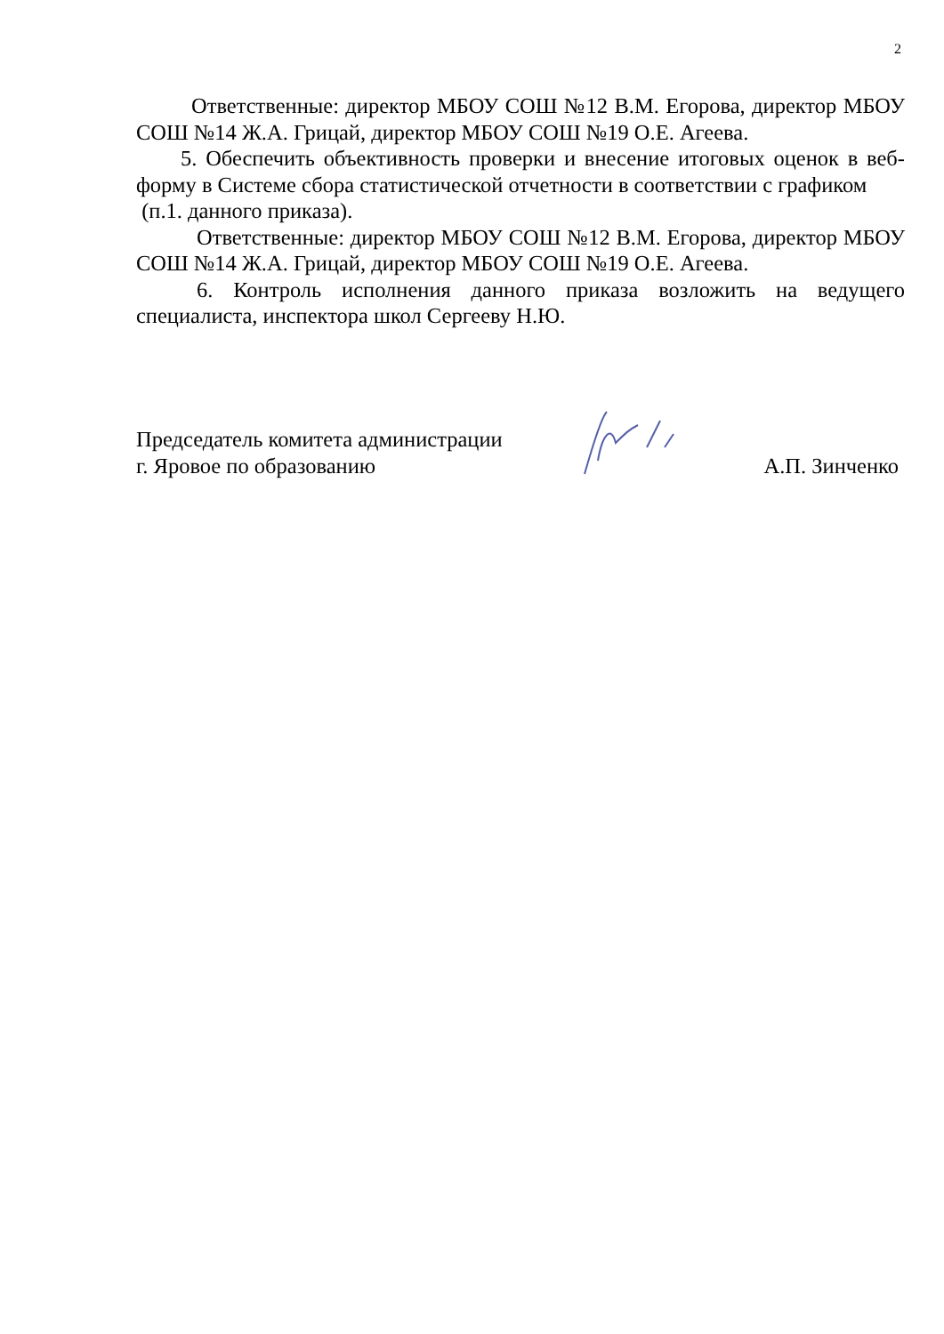2
Ответственные: директор МБОУ СОШ №12 В.М. Егорова, директор МБОУ СОШ №14 Ж.А. Грицай, директор МБОУ СОШ №19 О.Е. Агеева.
5. Обеспечить объективность проверки и внесение итоговых оценок в веб-форму в Системе сбора статистической отчетности в соответствии с графиком
(п.1. данного приказа).
Ответственные: директор МБОУ СОШ №12 В.М. Егорова, директор МБОУ СОШ №14 Ж.А. Грицай, директор МБОУ СОШ №19 О.Е. Агеева.
6. Контроль исполнения данного приказа возложить на ведущего специалиста, инспектора школ Сергееву Н.Ю.
Председатель комитета администрации
г. Яровое по образованию
А.П. Зинченко